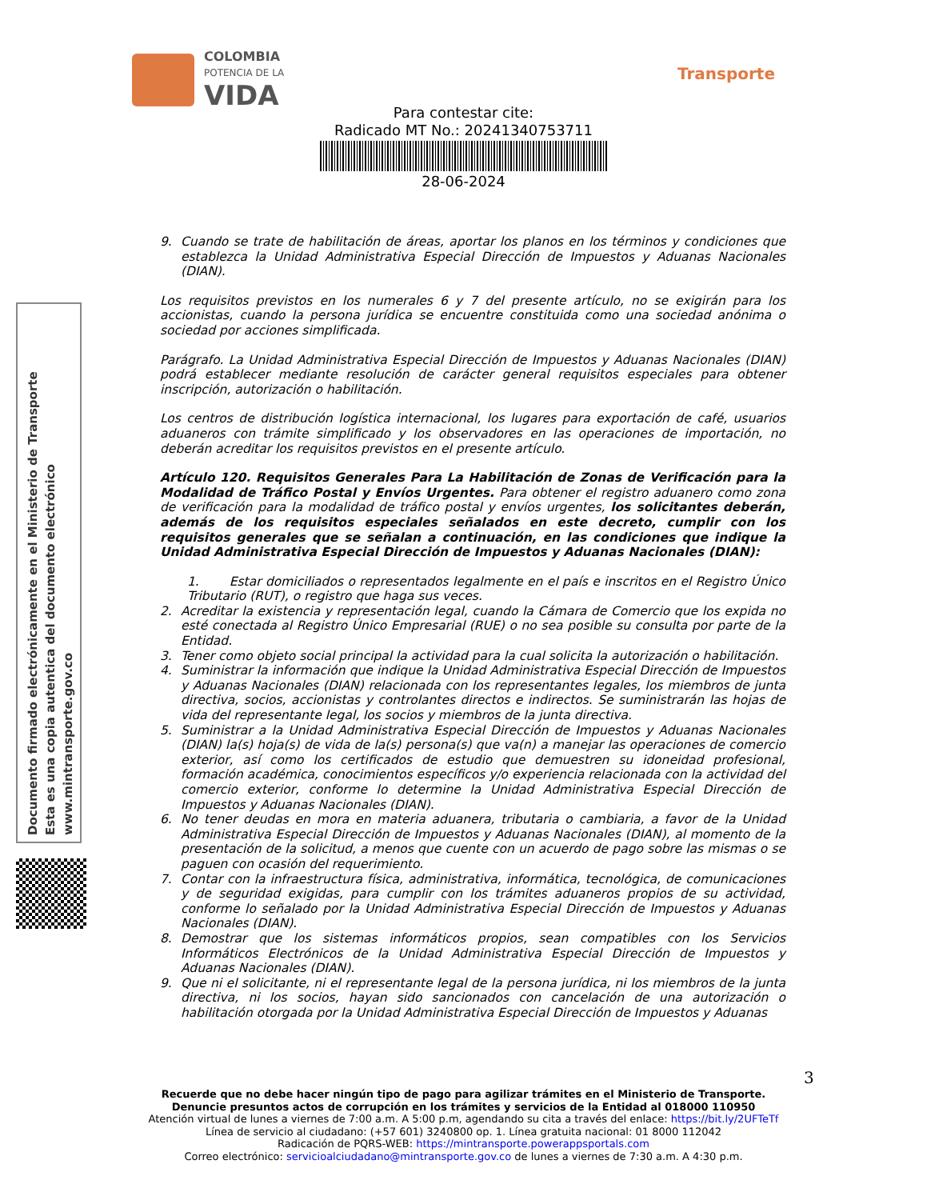COLOMBIA
POTENCIA DE LA
VIDA
Transporte
Para contestar cite:
Radicado MT No.: 20241340753711
28-06-2024
Documento firmado electrónicamente en el Ministerio de Transporte
Esta es una copia autentica del documento electrónico
www.mintransporte.gov.co
9. Cuando se trate de habilitación de áreas, aportar los planos en los términos y condiciones que establezca la Unidad Administrativa Especial Dirección de Impuestos y Aduanas Nacionales (DIAN).
Los requisitos previstos en los numerales 6 y 7 del presente artículo, no se exigirán para los accionistas, cuando la persona jurídica se encuentre constituida como una sociedad anónima o sociedad por acciones simplificada.
Parágrafo. La Unidad Administrativa Especial Dirección de Impuestos y Aduanas Nacionales (DIAN) podrá establecer mediante resolución de carácter general requisitos especiales para obtener inscripción, autorización o habilitación.
Los centros de distribución logística internacional, los lugares para exportación de café, usuarios aduaneros con trámite simplificado y los observadores en las operaciones de importación, no deberán acreditar los requisitos previstos en el presente artículo.
Artículo 120. Requisitos Generales Para La Habilitación de Zonas de Verificación para la Modalidad de Tráfico Postal y Envíos Urgentes. Para obtener el registro aduanero como zona de verificación para la modalidad de tráfico postal y envíos urgentes, los solicitantes deberán, además de los requisitos especiales señalados en este decreto, cumplir con los requisitos generales que se señalan a continuación, en las condiciones que indique la Unidad Administrativa Especial Dirección de Impuestos y Aduanas Nacionales (DIAN):
1. Estar domiciliados o representados legalmente en el país e inscritos en el Registro Único Tributario (RUT), o registro que haga sus veces.
2. Acreditar la existencia y representación legal, cuando la Cámara de Comercio que los expida no esté conectada al Registro Único Empresarial (RUE) o no sea posible su consulta por parte de la Entidad.
3. Tener como objeto social principal la actividad para la cual solicita la autorización o habilitación.
4. Suministrar la información que indique la Unidad Administrativa Especial Dirección de Impuestos y Aduanas Nacionales (DIAN) relacionada con los representantes legales, los miembros de junta directiva, socios, accionistas y controlantes directos e indirectos. Se suministrarán las hojas de vida del representante legal, los socios y miembros de la junta directiva.
5. Suministrar a la Unidad Administrativa Especial Dirección de Impuestos y Aduanas Nacionales (DIAN) la(s) hoja(s) de vida de la(s) persona(s) que va(n) a manejar las operaciones de comercio exterior, así como los certificados de estudio que demuestren su idoneidad profesional, formación académica, conocimientos específicos y/o experiencia relacionada con la actividad del comercio exterior, conforme lo determine la Unidad Administrativa Especial Dirección de Impuestos y Aduanas Nacionales (DIAN).
6. No tener deudas en mora en materia aduanera, tributaria o cambiaria, a favor de la Unidad Administrativa Especial Dirección de Impuestos y Aduanas Nacionales (DIAN), al momento de la presentación de la solicitud, a menos que cuente con un acuerdo de pago sobre las mismas o se paguen con ocasión del requerimiento.
7. Contar con la infraestructura física, administrativa, informática, tecnológica, de comunicaciones y de seguridad exigidas, para cumplir con los trámites aduaneros propios de su actividad, conforme lo señalado por la Unidad Administrativa Especial Dirección de Impuestos y Aduanas Nacionales (DIAN).
8. Demostrar que los sistemas informáticos propios, sean compatibles con los Servicios Informáticos Electrónicos de la Unidad Administrativa Especial Dirección de Impuestos y Aduanas Nacionales (DIAN).
9. Que ni el solicitante, ni el representante legal de la persona jurídica, ni los miembros de la junta directiva, ni los socios, hayan sido sancionados con cancelación de una autorización o habilitación otorgada por la Unidad Administrativa Especial Dirección de Impuestos y Aduanas
3
Recuerde que no debe hacer ningún tipo de pago para agilizar trámites en el Ministerio de Transporte.
Denuncie presuntos actos de corrupción en los trámites y servicios de la Entidad al 018000 110950
Atención virtual de lunes a viernes de 7:00 a.m. A 5:00 p.m, agendando su cita a través del enlace: https://bit.ly/2UFTeTf
Línea de servicio al ciudadano: (+57 601) 3240800 op. 1. Línea gratuita nacional: 01 8000 112042
Radicación de PQRS-WEB: https://mintransporte.powerappsportals.com
Correo electrónico: servicioalciudadano@mintransporte.gov.co de lunes a viernes de 7:30 a.m. A 4:30 p.m.